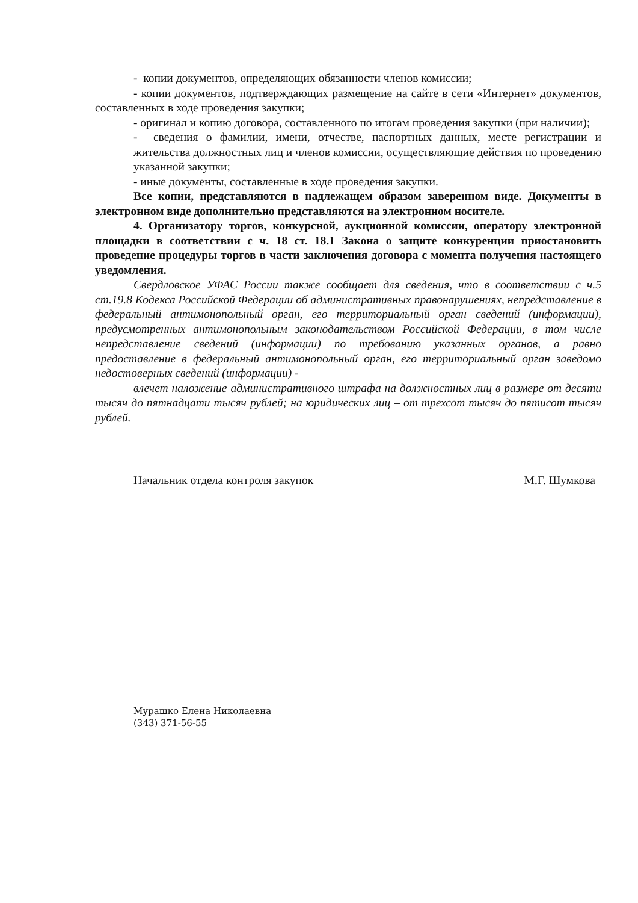- копии документов, определяющих обязанности членов комиссии;
- копии документов, подтверждающих размещение на сайте в сети «Интернет» документов, составленных в ходе проведения закупки;
- оригинал и копию договора, составленного по итогам проведения закупки (при наличии);
- сведения о фамилии, имени, отчестве, паспортных данных, месте регистрации и жительства должностных лиц и членов комиссии, осуществляющие действия по проведению указанной закупки;
- иные документы, составленные в ходе проведения закупки.
Все копии, представляются в надлежащем образом заверенном виде. Документы в электронном виде дополнительно представляются на электронном носителе.
4. Организатору торгов, конкурсной, аукционной комиссии, оператору электронной площадки в соответствии с ч. 18 ст. 18.1 Закона о защите конкуренции приостановить проведение процедуры торгов в части заключения договора с момента получения настоящего уведомления.
Свердловское УФАС России также сообщает для сведения, что в соответствии с ч.5 ст.19.8 Кодекса Российской Федерации об административных правонарушениях, непредставление в федеральный антимонопольный орган, его территориальный орган сведений (информации), предусмотренных антимонопольным законодательством Российской Федерации, в том числе непредставление сведений (информации) по требованию указанных органов, а равно предоставление в федеральный антимонопольный орган, его территориальный орган заведомо недостоверных сведений (информации) -
влечет наложение административного штрафа на должностных лиц в размере от десяти тысяч до пятнадцати тысяч рублей; на юридических лиц – от трехсот тысяч до пятисот тысяч рублей.
Начальник отдела контроля закупок М.Г. Шумкова
Мурашко Елена Николаевна
(343) 371-56-55